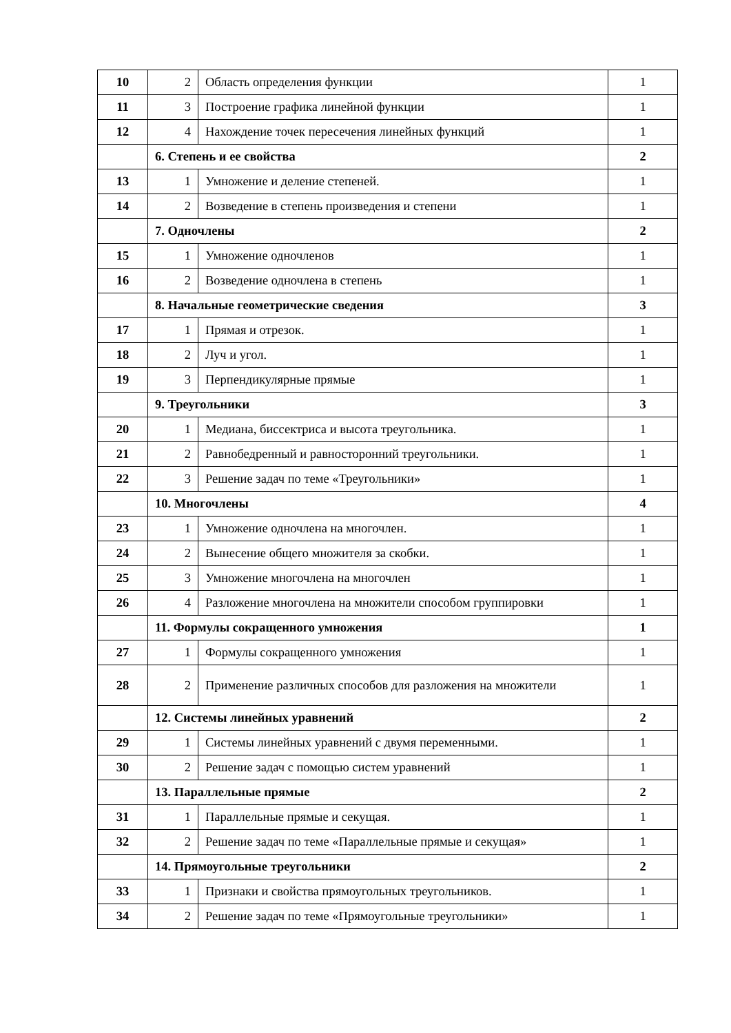| 10 | 2 | Область определения функции | 1 |
| 11 | 3 | Построение графика линейной функции | 1 |
| 12 | 4 | Нахождение точек пересечения линейных функций | 1 |
| | 6. Степень и ее свойства | | 2 |
| 13 | 1 | Умножение и деление степеней. | 1 |
| 14 | 2 | Возведение в степень произведения и степени | 1 |
| | 7. Одночлены | | 2 |
| 15 | 1 | Умножение одночленов | 1 |
| 16 | 2 | Возведение одночлена в степень | 1 |
| | 8. Начальные геометрические сведения | | 3 |
| 17 | 1 | Прямая и отрезок. | 1 |
| 18 | 2 | Луч и угол. | 1 |
| 19 | 3 | Перпендикулярные прямые | 1 |
| | 9. Треугольники | | 3 |
| 20 | 1 | Медиана, биссектриса и высота треугольника. | 1 |
| 21 | 2 | Равнобедренный и равносторонний треугольники. | 1 |
| 22 | 3 | Решение задач по теме «Треугольники» | 1 |
| | 10. Многочлены | | 4 |
| 23 | 1 | Умножение одночлена на многочлен. | 1 |
| 24 | 2 | Вынесение общего множителя за скобки. | 1 |
| 25 | 3 | Умножение многочлена на многочлен | 1 |
| 26 | 4 | Разложение многочлена на множители способом группировки | 1 |
| | 11. Формулы сокращенного умножения | | 1 |
| 27 | 1 | Формулы сокращенного умножения | 1 |
| 28 | 2 | Применение различных способов для разложения на множители | 1 |
| | 12. Системы линейных уравнений | | 2 |
| 29 | 1 | Системы линейных уравнений с двумя переменными. | 1 |
| 30 | 2 | Решение задач с помощью систем уравнений | 1 |
| | 13. Параллельные прямые | | 2 |
| 31 | 1 | Параллельные прямые и секущая. | 1 |
| 32 | 2 | Решение задач по теме «Параллельные прямые и секущая» | 1 |
| | 14. Прямоугольные треугольники | | 2 |
| 33 | 1 | Признаки и свойства прямоугольных треугольников. | 1 |
| 34 | 2 | Решение задач по теме «Прямоугольные треугольники» | 1 |